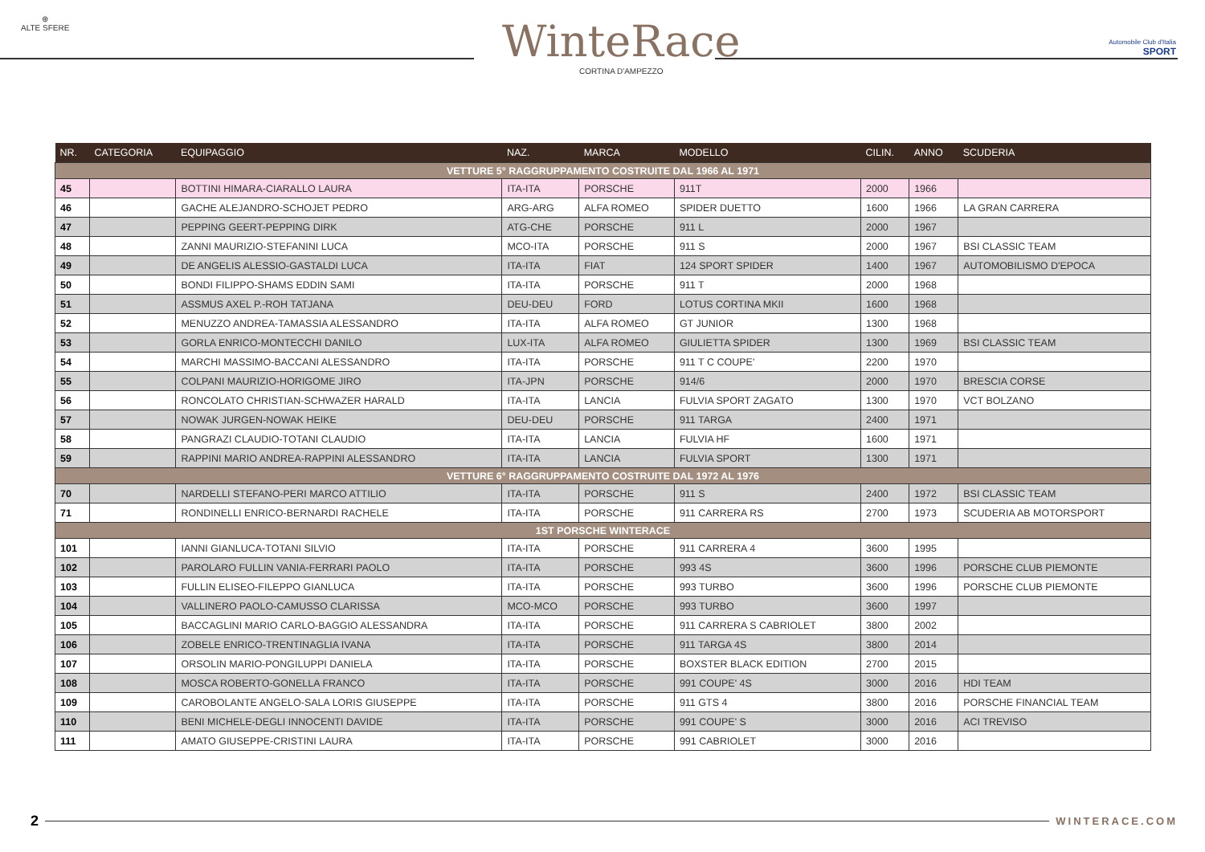⊕
ALTE SFERE
WinteRace
CORTINA D'AMPEZZO
Automobile Club d'Italia
SPORT
| NR. | CATEGORIA | EQUIPAGGIO | NAZ. | MARCA | MODELLO | CILIN. | ANNO | SCUDERIA |
| --- | --- | --- | --- | --- | --- | --- | --- | --- |
| VETTURE 5° RAGGRUPPAMENTO COSTRUITE DAL 1966 AL 1971 | | | | | | | | |
| 45 | | BOTTINI HIMARA-CIARALLO LAURA | ITA-ITA | PORSCHE | 911T | 2000 | 1966 | |
| 46 | | GACHE ALEJANDRO-SCHOJET PEDRO | ARG-ARG | ALFA ROMEO | SPIDER DUETTO | 1600 | 1966 | LA GRAN CARRERA |
| 47 | | PEPPING GEERT-PEPPING DIRK | ATG-CHE | PORSCHE | 911 L | 2000 | 1967 | |
| 48 | | ZANNI MAURIZIO-STEFANINI LUCA | MCO-ITA | PORSCHE | 911 S | 2000 | 1967 | BSI CLASSIC TEAM |
| 49 | | DE ANGELIS ALESSIO-GASTALDI LUCA | ITA-ITA | FIAT | 124 SPORT SPIDER | 1400 | 1967 | AUTOMOBILISMO D'EPOCA |
| 50 | | BONDI FILIPPO-SHAMS EDDIN SAMI | ITA-ITA | PORSCHE | 911 T | 2000 | 1968 | |
| 51 | | ASSMUS AXEL P.-ROH TATJANA | DEU-DEU | FORD | LOTUS CORTINA MKII | 1600 | 1968 | |
| 52 | | MENUZZO ANDREA-TAMASSIA ALESSANDRO | ITA-ITA | ALFA ROMEO | GT JUNIOR | 1300 | 1968 | |
| 53 | | GORLA ENRICO-MONTECCHI DANILO | LUX-ITA | ALFA ROMEO | GIULIETTA SPIDER | 1300 | 1969 | BSI CLASSIC TEAM |
| 54 | | MARCHI MASSIMO-BACCANI ALESSANDRO | ITA-ITA | PORSCHE | 911 T C COUPE' | 2200 | 1970 | |
| 55 | | COLPANI MAURIZIO-HORIGOME JIRO | ITA-JPN | PORSCHE | 914/6 | 2000 | 1970 | BRESCIA CORSE |
| 56 | | RONCOLATO CHRISTIAN-SCHWAZER HARALD | ITA-ITA | LANCIA | FULVIA SPORT ZAGATO | 1300 | 1970 | VCT BOLZANO |
| 57 | | NOWAK JURGEN-NOWAK HEIKE | DEU-DEU | PORSCHE | 911 TARGA | 2400 | 1971 | |
| 58 | | PANGRAZI CLAUDIO-TOTANI CLAUDIO | ITA-ITA | LANCIA | FULVIA HF | 1600 | 1971 | |
| 59 | | RAPPINI MARIO ANDREA-RAPPINI ALESSANDRO | ITA-ITA | LANCIA | FULVIA SPORT | 1300 | 1971 | |
| VETTURE 6° RAGGRUPPAMENTO COSTRUITE DAL 1972 AL 1976 | | | | | | | | |
| 70 | | NARDELLI STEFANO-PERI MARCO ATTILIO | ITA-ITA | PORSCHE | 911 S | 2400 | 1972 | BSI CLASSIC TEAM |
| 71 | | RONDINELLI ENRICO-BERNARDI RACHELE | ITA-ITA | PORSCHE | 911 CARRERA RS | 2700 | 1973 | SCUDERIA AB MOTORSPORT |
| 1ST PORSCHE WINTERACE | | | | | | | | |
| 101 | | IANNI GIANLUCA-TOTANI SILVIO | ITA-ITA | PORSCHE | 911 CARRERA 4 | 3600 | 1995 | |
| 102 | | PAROLARO FULLIN VANIA-FERRARI PAOLO | ITA-ITA | PORSCHE | 993 4S | 3600 | 1996 | PORSCHE CLUB PIEMONTE |
| 103 | | FULLIN ELISEO-FILEPPO GIANLUCA | ITA-ITA | PORSCHE | 993 TURBO | 3600 | 1996 | PORSCHE CLUB PIEMONTE |
| 104 | | VALLINERO PAOLO-CAMUSSO CLARISSA | MCO-MCO | PORSCHE | 993 TURBO | 3600 | 1997 | |
| 105 | | BACCAGLINI MARIO CARLO-BAGGIO ALESSANDRA | ITA-ITA | PORSCHE | 911 CARRERA S CABRIOLET | 3800 | 2002 | |
| 106 | | ZOBELE ENRICO-TRENTINAGLIA IVANA | ITA-ITA | PORSCHE | 911 TARGA 4S | 3800 | 2014 | |
| 107 | | ORSOLIN MARIO-PONGILUPPI DANIELA | ITA-ITA | PORSCHE | BOXSTER BLACK EDITION | 2700 | 2015 | |
| 108 | | MOSCA ROBERTO-GONELLA FRANCO | ITA-ITA | PORSCHE | 991 COUPE' 4S | 3000 | 2016 | HDI TEAM |
| 109 | | CAROBOLANTE ANGELO-SALA LORIS GIUSEPPE | ITA-ITA | PORSCHE | 911 GTS 4 | 3800 | 2016 | PORSCHE FINANCIAL TEAM |
| 110 | | BENI MICHELE-DEGLI INNOCENTI DAVIDE | ITA-ITA | PORSCHE | 991 COUPE' S | 3000 | 2016 | ACI TREVISO |
| 111 | | AMATO GIUSEPPE-CRISTINI LAURA | ITA-ITA | PORSCHE | 991 CABRIOLET | 3000 | 2016 | |
2 WINTERACE.COM